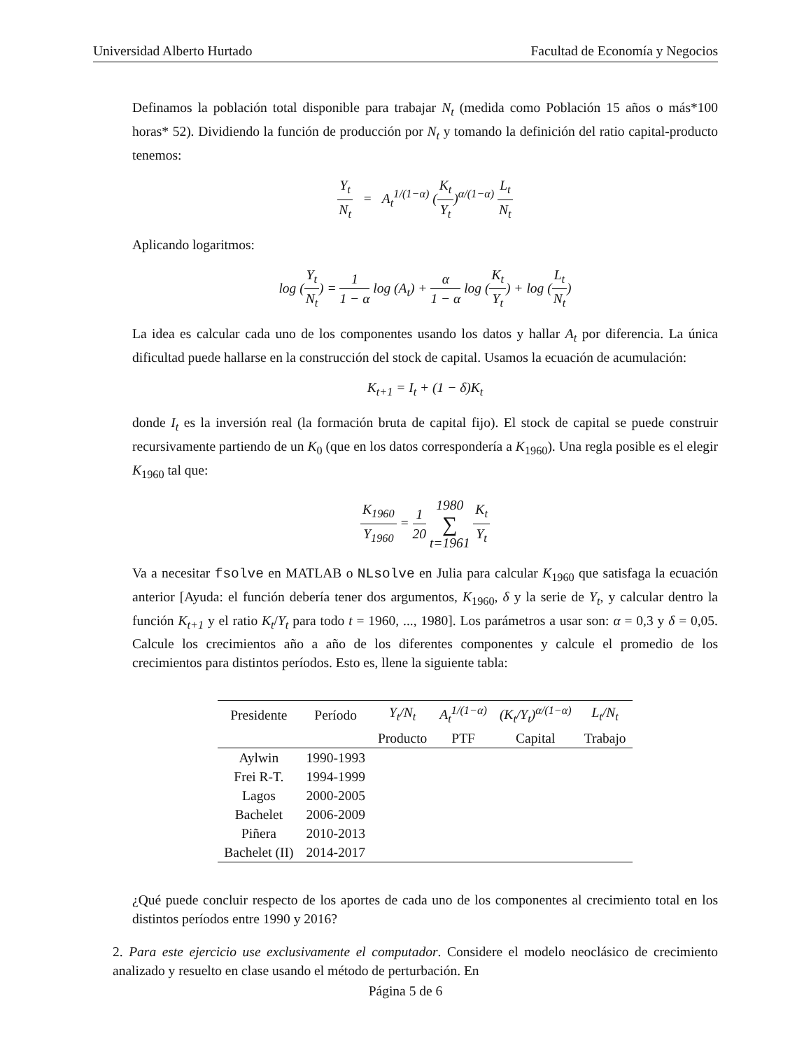Universidad Alberto Hurtado Facultad de Economía y Negocios
Definamos la población total disponible para trabajar N<sub>t</sub> (medida como Población 15 años o más*100 horas* 52). Dividiendo la función de producción por N<sub>t</sub> y tomando la definición del ratio capital-producto tenemos:
Y<sub>t</sub> N<sub>t</sub> = A<sub>t</sub><sup>1/(1−α)</sup> (K<sub>t</sub> Y<sub>t</sub>)<sup>α/(1−α)</sup> L<sub>t</sub> N<sub>t</sub>
Aplicando logaritmos:
log (Y<sub>t</sub> N<sub>t</sub>) = 1 1 − α log (A<sub>t</sub>) + α 1 − α log (K<sub>t</sub> Y<sub>t</sub>) + log (L<sub>t</sub> N<sub>t</sub>)
La idea es calcular cada uno de los componentes usando los datos y hallar A<sub>t</sub> por diferencia. La única dificultad puede hallarse en la construcción del stock de capital. Usamos la ecuación de acumulación:
K<sub>t+1</sub> = I<sub>t</sub> + (1 − δ)K<sub>t</sub>
donde I<sub>t</sub> es la inversión real (la formación bruta de capital fijo). El stock de capital se puede construir recursivamente partiendo de un K<sub>0</sub> (que en los datos correspondería a K<sub>1960</sub>). Una regla posible es el elegir K<sub>1960</sub> tal que:
K<sub>1960</sub> Y<sub>1960</sub> = 1 20 1980 ∑ t=1961 K<sub>t</sub> Y<sub>t</sub>
Va a necesitar fsolve en MATLAB o NLsolve en Julia para calcular K<sub>1960</sub> que satisfaga la ecuación anterior [Ayuda: el función debería tener dos argumentos, K<sub>1960</sub>, δ y la serie de Y<sub>t</sub>, y calcular dentro la función K<sub>t+1</sub> y el ratio K<sub>t</sub>/Y<sub>t</sub> para todo t = 1960, ..., 1980]. Los parámetros a usar son: α = 0,3 y δ = 0,05. Calcule los crecimientos año a año de los diferentes componentes y calcule el promedio de los crecimientos para distintos períodos. Esto es, llene la siguiente tabla:
| Presidente | Período | Y<sub>t</sub>/N<sub>t</sub> | A<sub>t</sub><sup>1/(1−α)</sup> | (K<sub>t</sub>/Y<sub>t</sub>)<sup>α/(1−α)</sup> | L<sub>t</sub>/N<sub>t</sub> |
| --- | --- | --- | --- | --- | --- |
| | | Producto | PTF | Capital | Trabajo |
| Aylwin | 1990-1993 | | | | |
| Frei R-T. | 1994-1999 | | | | |
| Lagos | 2000-2005 | | | | |
| Bachelet | 2006-2009 | | | | |
| Piñera | 2010-2013 | | | | |
| Bachelet (II) | 2014-2017 | | | | |
¿Qué puede concluir respecto de los aportes de cada uno de los componentes al crecimiento total en los distintos períodos entre 1990 y 2016?
2. Para este ejercicio use exclusivamente el computador. Considere el modelo neoclásico de crecimiento analizado y resuelto en clase usando el método de perturbación. En
Página 5 de 6